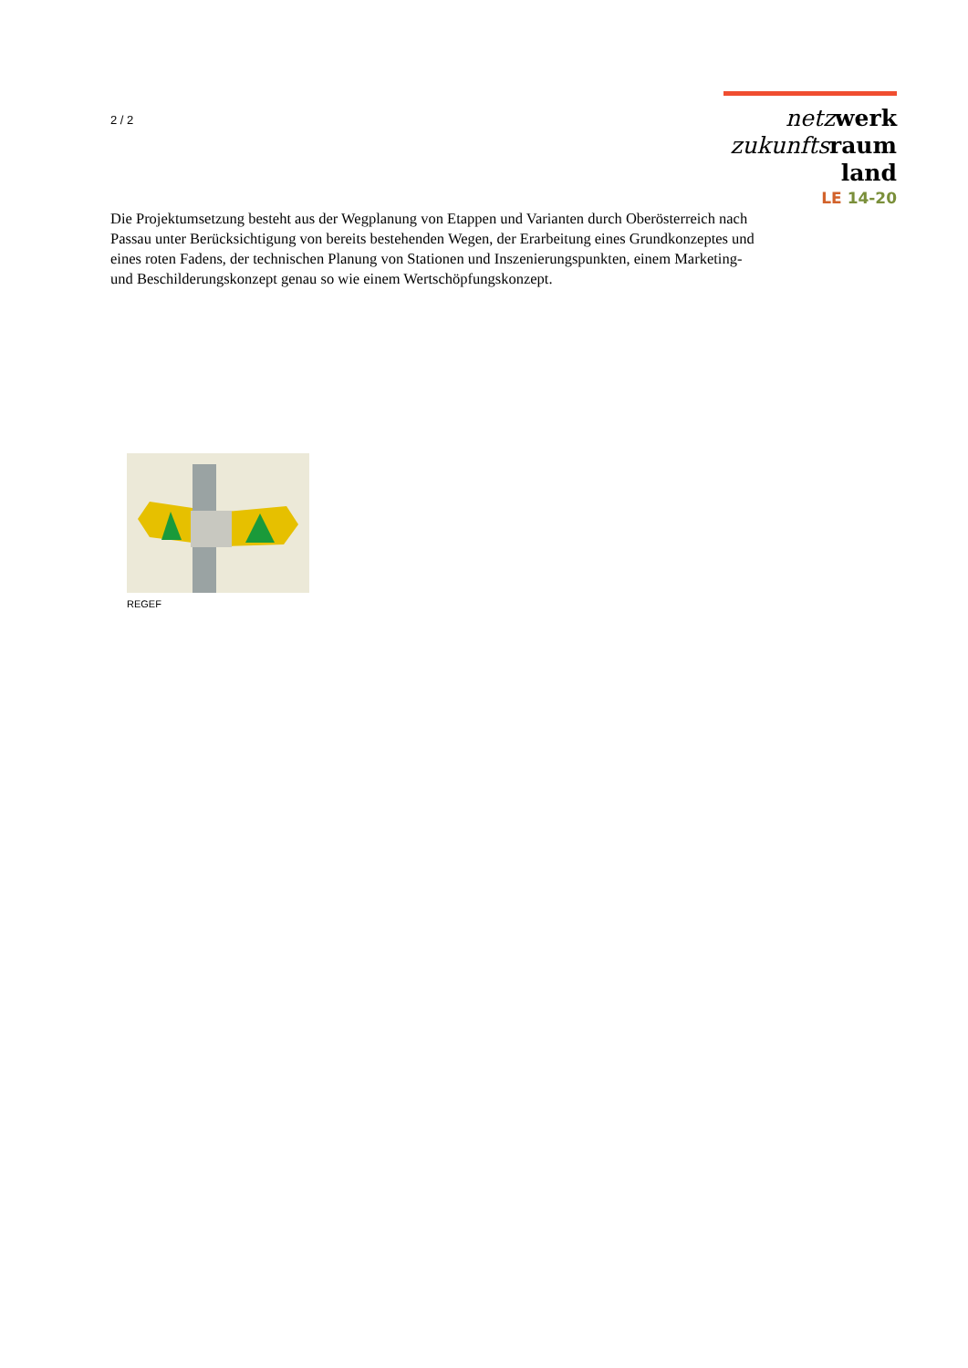2 / 2
netz werk
zukunfts raum
land
LE 14-20
Die Projektumsetzung besteht aus der Wegplanung von Etappen und Varianten durch Oberösterreich nach Passau unter Berücksichtigung von bereits bestehenden Wegen, der Erarbeitung eines Grundkonzeptes und eines roten Fadens, der technischen Planung von Stationen und Inszenierungspunkten, einem Marketing- und Beschilderungskonzept genau so wie einem Wertschöpfungskonzept.
REGEF